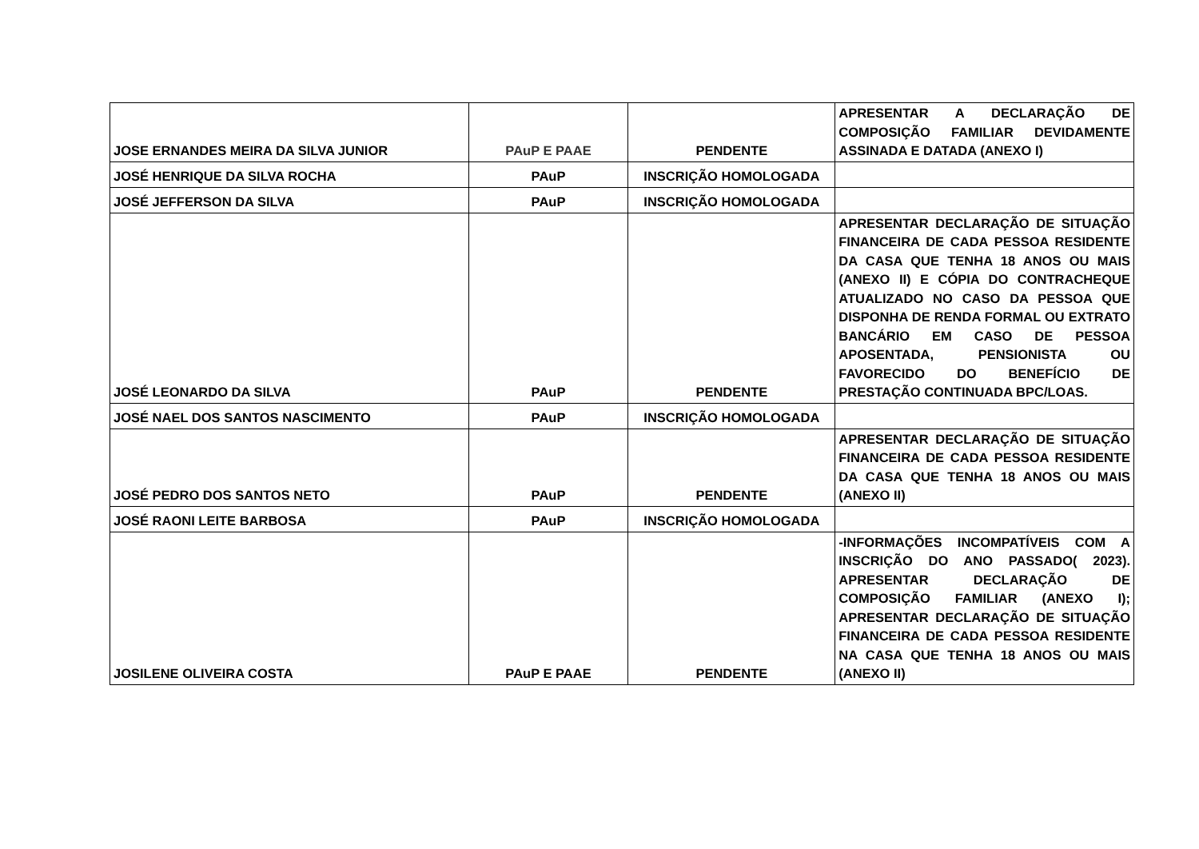| JOSE ERNANDES MEIRA DA SILVA JUNIOR | PAuP E PAAE | PENDENTE | APRESENTAR A DECLARAÇÃO DE COMPOSIÇÃO FAMILIAR DEVIDAMENTE ASSINADA E DATADA (ANEXO I) |
| JOSÉ HENRIQUE DA SILVA ROCHA | PAuP | INSCRIÇÃO HOMOLOGADA | |
| JOSÉ JEFFERSON DA SILVA | PAuP | INSCRIÇÃO HOMOLOGADA | |
| JOSÉ LEONARDO DA SILVA | PAuP | PENDENTE | APRESENTAR DECLARAÇÃO DE SITUAÇÃO FINANCEIRA DE CADA PESSOA RESIDENTE DA CASA QUE TENHA 18 ANOS OU MAIS (ANEXO II) E CÓPIA DO CONTRACHEQUE ATUALIZADO NO CASO DA PESSOA QUE DISPONHA DE RENDA FORMAL OU EXTRATO BANCÁRIO EM CASO DE PESSOA APOSENTADA, PENSIONISTA OU FAVORECIDO DO BENEFÍCIO DE PRESTAÇÃO CONTINUADA BPC/LOAS. |
| JOSÉ NAEL DOS SANTOS NASCIMENTO | PAuP | INSCRIÇÃO HOMOLOGADA | |
| JOSÉ PEDRO DOS SANTOS NETO | PAuP | PENDENTE | APRESENTAR DECLARAÇÃO DE SITUAÇÃO FINANCEIRA DE CADA PESSOA RESIDENTE DA CASA QUE TENHA 18 ANOS OU MAIS (ANEXO II) |
| JOSÉ RAONI LEITE BARBOSA | PAuP | INSCRIÇÃO HOMOLOGADA | |
| JOSILENE OLIVEIRA COSTA | PAuP E PAAE | PENDENTE | -INFORMAÇÕES INCOMPATÍVEIS COM A INSCRIÇÃO DO ANO PASSADO( 2023). APRESENTAR DECLARAÇÃO DE COMPOSIÇÃO FAMILIAR (ANEXO I); APRESENTAR DECLARAÇÃO DE SITUAÇÃO FINANCEIRA DE CADA PESSOA RESIDENTE NA CASA QUE TENHA 18 ANOS OU MAIS (ANEXO II) |